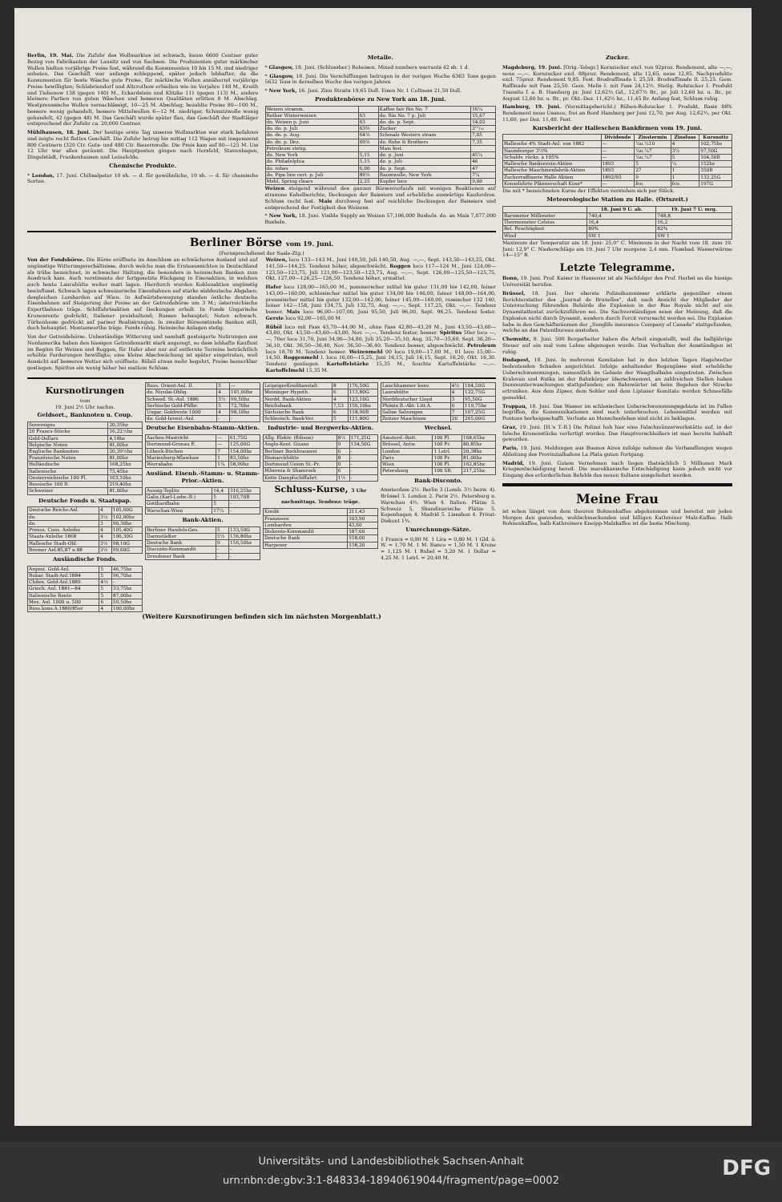Berlin, 19. Mai. Die Zufuhr des Wollmarktes ist schwach, kaum 6600 Centner guter Bezug von Fabrikanten der Lausitz und von Sachsen. Die Produzenten guter märkischer Wollen hielten vorjährige Preise fest, während die Konsumenten 10 bis 15 M. und niedriger anboten. Das Geschäft war anfangs schleppend, später jedoch lebhafter, da die Konsumenten für beste Wäsche gute Preise, für märkische Wollen annähernd vorjährige Preise bewilligten; Schlabriendorf und Altcrothow erbielten wie im Vorjahre 148 M., Kreith und Tiebenow 138 (gegen 140) M., Eckardstein und Klitzke 111 (gegen 113) M., andere kleinere Partien von guten Wäschen und besseren Qualitäten erlitten 8 M. Abschlag. Westpreussische Wollen vernachlässigt, 10—25 M. Abschlag; bezahlte Preise 80—100 M., bessere wenig gehandelt, bessere Mittelwollen 6—12 M. niedriger, Schmutzwolle wenig gehandelt, 42 (gegen 48) M. Das Geschäft wurde später flau, das Geschäft der Stadtläger entsprechend der Zufuhr ca. 20,000 Centner.
Mühlhausen, 18. Juni. Der heutige erste Tag unseres Wollmarktes war stark befahren und zeigte recht flottes Geschäft. Die Zufuhr betrug bis mittag 112 Wagen mit insgesammt 800 Centnern (320 Ctr. Guts- und 480 Ctr. Bauernwolle. Die Preis kam auf 80—125 M. Um 12 Uhr war alles geräumt. Die Hauptposten gingen nach Hersfeld, Stavenhagen, Dingelstädt, Frankenhausen und Leinefelde.
Chemische Produkte.
* London, 17. Juni. Chilisalpeter 10 sh. — d. für gewöhnliche, 10 sh. — d. für chemische Sorten.
Metalle.
* Glasgow, 18. Juni. (Schlussber.) Roheisen. Mixed numbers warrants 42 sh. 1 d.
* Glasgow, 18. Juni. Die Verschiffungen betrugen in der vorigen Woche 6363 Tons gegen 5632 Tons in derselben Woche des vorigen Jahres.
* New York, 16. Juni. Zinn Straits 19,65 Doll. Eisen Nr. 1 Coltness 21,50 Doll.
Produktenbörse zu New York am 18. Juni.
| Weizen stramm. | | Kaffee fair Rio No. 7 | 16¼ |
| Rother Winterweizen | 63 | do. Rio No. 7 p. Juli | 15,67 |
| do. Weizen p. Juni | 63 | do. do. p. Sept. | 14,02 |
| do. do. p. Juli | 63⅝ | Zucker | 2¹¹/₁₆ |
| do. do. p. Aug. | 64⅛ | Schmalz Western steam | 7,05 |
| do. do. p. Dez. | 69⅛ | do. Rohe & Brothers | 7,35 |
| Petroleum stetig. | | Mais fest. | |
| do. New York | 5,15 | do. p. Juni | 45¼ |
| do. Philadelphia | 5,15 | do. p. Juli | 46 |
| do. rohes | 6,00 | do. p. Sept. | 47 |
| do. Pipe line cert. p. Juli | 89⅛ | Baumwolle, New York | 7¼ |
| Mehl, Spring clears | 2,25 | Kupfer loco | 9,00 |
Weizen steigend während des ganzen Börsenverlaufs mit wenigen Reaktionen auf stramme Kabelberichte, Deckungen der Baissiers und erhebliche auswärtige Kaufordres. Schluss recht fest. Mais durchweg fest auf reichliche Deckungen der Baissiers und entsprechend der Festigkeit des Weizens.
* New York, 18. Juni. Visible Supply an Weizen 57,106,000 Bushels. do. an Mais 7,077,000 Bushels.
Berliner Börse vom 19. Juni.
(Fernsprechdienst der Saale-Ztg.)
Von der Fondsbörse. Die Börse eröffnete im Anschluss an schwächeres Ausland und auf ungünstige Witterungsverhältnisse, durch welche man die Ernteaussichten in Deutschland als trübe bezeichnet, in schwacher Haltung, die besonders in heimischen Banken zum Ausdruck kam. Auch verstimmte der fortgesetzte Rückgang in Eisenaktien, in welchen auch heute Laurahütte weiter matt lagen. Hierdurch wurden Kohlenaktien ungünstig beeinflusst. Schwach lagen schweizerische Eisenbahnen auf starke süddeutsche Abgaben; desgleichen Lombarden auf Wien. In Aufwärtsbewegung standen östliche deutsche Eisenbahnen auf Steigerung der Preise an der Getreidebörse um 3 M.; österreichische Exportbahnen träge. Schiffahrtsaktien auf Deckungen erholt. In Fonds Ungarische Kronenrente gedrückt; Italiener preishaltend; Russen behauptet; Noten schwach. Türkenloose gedrückt auf pariser Realisirungen. In zweiter Börsenstunde Banken still, doch behauptet. Montanwerthe träge. Fonds ruhig. Heimische Anlagen stetig.
Von der Getreidebörse. Unbeständige Witterung und namhaft gesteigerte Notirungen aus Nordamerika haben den hiesigen Getreidemarkt stark angeregt, so dass lebhafte Kauflust im Beginn für Weizen und Roggen, für Hafer aber nur auf entfernte Termine beträchtlich erhöhte Forderungen bewilligte; eine kleine Abschwächung ist später eingetreten, weil Aussicht auf besseres Wetter sich eröffnete. Rüböl etwas mehr begehrt, Preise bemerkbar gestiegen. Spiritus ein wenig höher bei mattem Schluss.
Weizen, loco 133—143 M., Juni 140,50, Juli 140,50, Aug. —,—, Sept. 143,50—143,25, Okt. 141,50—144,25. Tendenz höher, abgeschwächt. Roggen loco 117—124 M., Juni 124,00—123,50—123,75, Juli 121,00—123,50—123,75, Aug. —,—, Sept. 126,00—125,50—125,75, Okt. 127,00—126,25—126,50. Tendenz höher, ermattet.
Hafer loco 128,00—165,00 M., pommerscher mittel bis guter 131,00 bis 142,00, feiner 143,00—160,00, schlesischer mittel bis guter 134,00 bis 146,00, feiner 148,00—164,00, preussischer mittel bis guter 132,00—142,00, feiner 145,00—160,00, russischer 132 140, feiner 142—158, Juni 134,75, Juli 132,75, Aug. —,—, Sept. 117,25, Okt. —,—. Tendenz besser. Mais loco 96,00—107,00, Juni 95,50, Juli 96,00, Sept. 96,25. Tendenz fester. Gerste loco 92,00—165,00 M.
Rüböl loco mit Fass 43,70—44,00 M., ohne Fass 42,80—43,20 M., Juni 43,50—43,60—43,80, Okt. 43,50—43,60—43,80, Nov. —,—. Tendenz fester, besser. Spiritus 50er loco —,—, 70er loco 31,70, Juni 34,90—34,80, Juli 35,20—35,10, Aug. 35,70—35,60, Sept. 36,20—36,10, Okt. 36,50—36,40, Nov. 36,50—36,40. Tendenz besser, abgeschwächt. Petroleum loco 18,70 M. Tendenz besser. Weizenmehl 00 loco 19,00—17,00 M., 01 loco 15,00—14,50. Roggenmehl I. loco 16,00—15,25, Juni 16,15, Juli 16,15, Sept. 16,20, Okt. 16,30. Tendenz gestiegen. Kartoffelstärke 15,35 M., feuchte Kartoffelstärke —,—. Kartoffelmehl 15,35 M.
Kursnotirungen
vom
19. Juni 2½ Uhr nachm.
Geldsort., Banknoten u. Coup.
| Sovereigns | 20,35bz |
| 20 Francs-Stücke | 16,22½bz |
| Gold-Dollars | 4,18bz |
| Belgische Noten | 81,00bz |
| Englische Banknoten | 20,39½bz |
| Französische Noten | 81,00bz |
| Holländische | 168,25bz |
| Italienische | 73,45bz |
| Oesterreichische 100 Fl. | 163,10bz |
| Russische 100 R. | 219,40bz |
| Schweizer | 81,00bz |
Deutsche Fonds u. Staatspap.
| Deutsche Reichs-Anl. | 4 | 105,60G |
| do. | 3½ | 102,00bz |
| do. | 3 | 90,30bz |
| Preuss. Cons. Anleihe | 4 | 105,40G |
| Staats-Anleihe 1868 | 4 | 100,30G |
| Hallesche Stadt-Obl. | 3½ | 98,10G |
| Bremer Anl.85,87 u.88 | 3½ | 99,60G |
Ausländische Fonds.
| Argent. Gold-Anl. | 5 | 46,75bz |
| Bukar. Stadt-Anl.1884 | 5 | 96,70bz |
| Chilen. Gold-Anl.1889 | 4½ | - |
| Griech. Anl. 1881—84 | 5 | 33,75bz |
| Italienische Rente | 5 | 87,00bz |
| Mex. Anl. 1000 u. 500 | 6 | 59,50bz |
| Russ.kons.A.1880/85er | 4 | 100,00bz |
| Russ. Orient-Anl. II. | 5 | — |
| do. Nicolai-Oblig. | 4 | 101,00bz |
| Schwed. St.-Anl. 1886 | 3½ | 99,50bz |
| Serbische Gold-Pfdbr. | 5 | 72,70bz |
| Ungar. Goldrente 1000 | 4 | 98,10bz |
| do. Gold-Invest.-Anl. | - | - |
Deutsche Eisenbahn-Stamm-Aktien.
| Aachen-Mastricht | — | 61,75G |
| Dortmund-Gronau E. | — | 125,00G |
| Lübeck-Büchen | 7 | 154,00bz |
| Marienburg-Mlawkaw | 1 | 83,50bz |
| Werrabahn | 1¼ | 58,90bz |
Ausländ. Eisenb.-Stamm- u. Stamm-Prior.-Aktien.
| Aussig-Teplitz | 14,4 | 316,25bz |
| Galiz.(Karl-Ludw.-B.) | 5 | 103,70B |
| Gotthardbahn | 5 | - |
| Warschau-Wien | 17⅓ | - |
Bank-Aktien.
| Berliner Handels-Ges. | 5 | 133,50G |
| Darmstädter | 5½ | 136,80bz |
| Deutsche Bank | 9 | 156,50bz |
| Disconto-Kommandit | - | - |
| Dresdener Bank | - | - |
| LeipzigerKreditanstalt | 8 | 176,50G |
| Meininger Hypoth. | 6 | 113,80G |
| Nordd. Bank-Aktien | 4 | 123,10G |
| Reichsbank | 7,53 | 156,10bz |
| Sächsische Bank | 6 | 118,90B |
| Schlesisch. Bank-Ver. | 5 | 111,80G |
Industrie- und Bergwerks-Aktien.
| Allg. Elektr. (Edison) | 8½ | 171,25G |
| Anglo-Kont. Guano | 9 | 134,50G |
| Berliner Bockbrauerei | 6 | - |
| Bismarckhütte | 8 | - |
| Dortmund.Union St.-Pr. | 0 | - |
| Hibernia & Shamrock | 6 | - |
| Kette Dampfschiffahrt | 1½ | - |
Schluss-Kurse, 3 Uhr nachmittags. Tendenz: träge.
| Kredit | 211,43 |
| Franzosen | 103,90 |
| Lombarden | 43,60 |
| Diskonto-Kommandit | 187,60 |
| Deutsche Bank | 158,00 |
| Harpener | 138,20 |
| Lauchhammer konv. | 4½ | 104,50G |
| Laurahütte | 4 | 122,75G |
| Norddeutscher Lloyd | 3 | 95,50G |
| Phönix B.-Akt. Litt.A. | 6 | 119,75bz |
| Saline Salzungen | 7 | 107,25G |
| Zeitzer Maschinen | 20 | 265,00G |
Wechsel.
| Amsterd.-Rott. | 100 Fl. | 168,65bz |
| Brüssel, Antw. | 100 Fr. | 80,85bz |
| London | 1 Lstrl. | 20,38bz |
| Paris | 100 Fr. | 81,00bz |
| Wien | 100 Fl. | 162,85bz |
| Petersburg | 100 SR. | 217,25bz |
Bank-Disconto.
Amsterdam 2½. Berlin 3 (Lomb. 3½ bezw. 4). Brüssel 3. London 2. Paris 2½. Petersburg u. Warschau 4½. Wien 4. Italien. Plätze 5. Schweiz 5. Skandinavische Plätze 5. Kopenhagen 4. Madrid 5. Lissabon 4. Privat-Diskont 1¾.
Umrechnungs-Sätze.
1 Francs = 0,80 M. 1 Lira = 0,80 M. 1 Gld. ö. W. = 1,70 M. 1 M. Banco = 1,50 M. 1 Krone = 1,125 M. 1 Rubel = 3,20 M. 1 Dollar = 4,25 M. 1 Lstrl. = 20,40 M.
(Weitere Kursnotirungen befinden sich im nächsten Morgenblatt.)
Zucker.
Magdeburg, 19. Juni. [Orig.-Telegr.] Kornzucker excl. von 92proz. Rendement, alte —,—, neue —,—. Kornzucker excl. 88proz. Rendement, alte 12,65, neue 12,85. Nachprodukte excl. 75proz. Rendement 9,85. Fest. Brodraffinade I. 25,50. Brodraffinade II. 25,25. Gem. Raffinade mit Fass 25,50. Gem. Melis I. mit Fass 24,12½. Stetig. Rohzucker I. Produkt Transito f. a. B. Hamburg pr. Juni 12,62½ Gd., 12,67½ Br., pr. Juli 12,60 bz. u. Br., pr. August 12,60 bz. u. Br., pr. Okt.-Dez. 11,42½ bz., 11,45 Br. Anfang fest, Schluss ruhig.
Hamburg, 19. Juni. (Vormittagsbericht.) Rüben-Rohzucker 1. Produkt, Basis 88% Rendement neue Usance, frei an Bord Hamburg per Juni 12,70, per Aug. 12,62½, per Okt. 11,60, per Dez. 11,40. Fest.
Kursbericht der Halleschen Bankfirmen vom 19. Juni.
| | Dividende | Zinstermin | Zinsfuss | Kursnotiz |
| --- | --- | --- | --- | --- |
| Hallesche 4% Stadt-Anl. von 1882 | — | ¼u.¼10 | 4 | 102,75bz |
| Naumburger 3½% | — | ¼u.¼7 | 3½ | 97,50G |
| Schuldv. rückz. à 105% | — | ¼u.¼7 | 5 | 104,50B |
| Hallesche Bankverein-Aktien | 1893 | 5 | ¼ | 152bz |
| Hallesche Maschinenfabrik-Aktien | 1893 | 27 | 1 | 350B |
| Zuckerraffinerie Halle Aktien | 1892/93 | 9 | 1 | 132,25G |
| Konsolidirte Pfännerschaft Kuxe* | — | fco. | fco. | 197G |
Die mit * bezeichneten Kurse der Effekten verstehen sich per Stück.
Meteorologische Station zu Halle. (Ortszeit.)
| | 18. Juni 9 U. ab. | 19. Juni 7 U. mrg. |
| --- | --- | --- |
| Barometer Millimeter | 749,4 | 748,8 |
| Thermometer Celsius | 16,4 | 16,2 |
| Rel. Feuchtigkeit | 89% | 82% |
| Wind | SW 1 | SW 1 |
Maximum der Temperatur am 18. Juni: 25,0° C. Minimum in der Nacht vom 18. zum 19. Juni: 12,9° C. Niederschläge am 19. Juni 7 Uhr morgens: 2,4 mm. Flossbad. Wasserwärme 14—15° R.
Letzte Telegramme.
Bonn, 19. Juni. Prof. Kaiser in Hannover ist als Nachfolger des Prof. Herbst an die hiesige Universität berufen.
Brüssel, 18. Juni. Der oberste Polizeikommissar erklärte gegenüber einem Berichterstatter des „Journal de Bruxelles", daß nach Ansicht der Mitglieder der Untersuchung führenden Behörde die Explosion in der Rue Royale nicht auf ein Dynamitattentat zurückzuführen sei. Die Sachverständigen seien der Meinung, daß die Explosion nicht durch Dynamit, sondern durch Forcit verursacht worden sei. Die Explosion habe in den Geschäftsräumen der „Sunglife insurance Company of Canada" stattgefunden, welche an das Patentbureau anstoßen.
Chemnitz, 8. Juni. 500 Bergarbeiter haben die Arbeit eingestellt, weil die halbjährige Steuer auf ein mal vom Lohne abgezogen wurde. Das Verhalten der Ausständigen ist ruhig.
Budapest, 18. Juni. In mehreren Komitaten hat in den letzten Tagen Hagelwetter bedeutenden Schaden angerichtet. Infolge anhaltender Regengüsse sind erhebliche Ueberschwemmungen, namentlich im Gebiete der Waagthalbahn eingetreten. Zwischen Kralovan und Rutka ist der Bahnkörper überschwemmt, an zahlreichen Stellen haben Dammunterwaschungen stattgefunden; ein Bahnwärter ist beim Begehen der Strecke ertrunken. Aus dem Zipser, dem Sohler und dem Liptauer Komitate werden Schneefälle gemeldet.
Troppau, 18. Juni. Das Wasser im schlesischen Ueberschwemmungsgebiete ist im Fallen begriffen, die Kommunikationen sind noch unterbrochen. Lebensmittel werden mit Pontons herbeigeschafft. Verluste an Menschenleben sind nicht zu beklagen.
Graz, 19. Juni. [H.'s T.-B.] Die Polizei hob hier eine Falschmünzerwerkstätte auf, in der falsche Kronenstücke verfertigt wurden. Des Hauptverschleißers ist man bereits habhaft geworden.
Paris, 19. Juni. Meldungen aus Buenos Aires zufolge nehmen die Verhandlungen wegen Ableitung des Provinzialhafens La Plata guten Fortgang.
Madrid, 19. Juni. Gutem Vernehmen nach liegen thatsächlich 5 Millionen Mark Kriegsentschädigung bereit. Die marokkanische Entschädigung kann jedoch nicht vor Eingang des erforderlichen Befehls des neuen Sultans ausgeliefert werden.
Meine Frau
ist schon längst von dem theuren Bohnenkaffee abgekommen und bereitet mir jeden Morgen den gesunden, wohlschmeckenden und billigen Kathreiner Malz-Kaffee. Halb Bohnenkaffee, halb Kathreiners Kneipp-Malzkaffee ist die beste Mischung.
Universitäts- und Landesbibliothek Sachsen-Anhalt
urn:nbn:de:gbv:3:1-848334-18940619044/fragment/page=0002
DFG